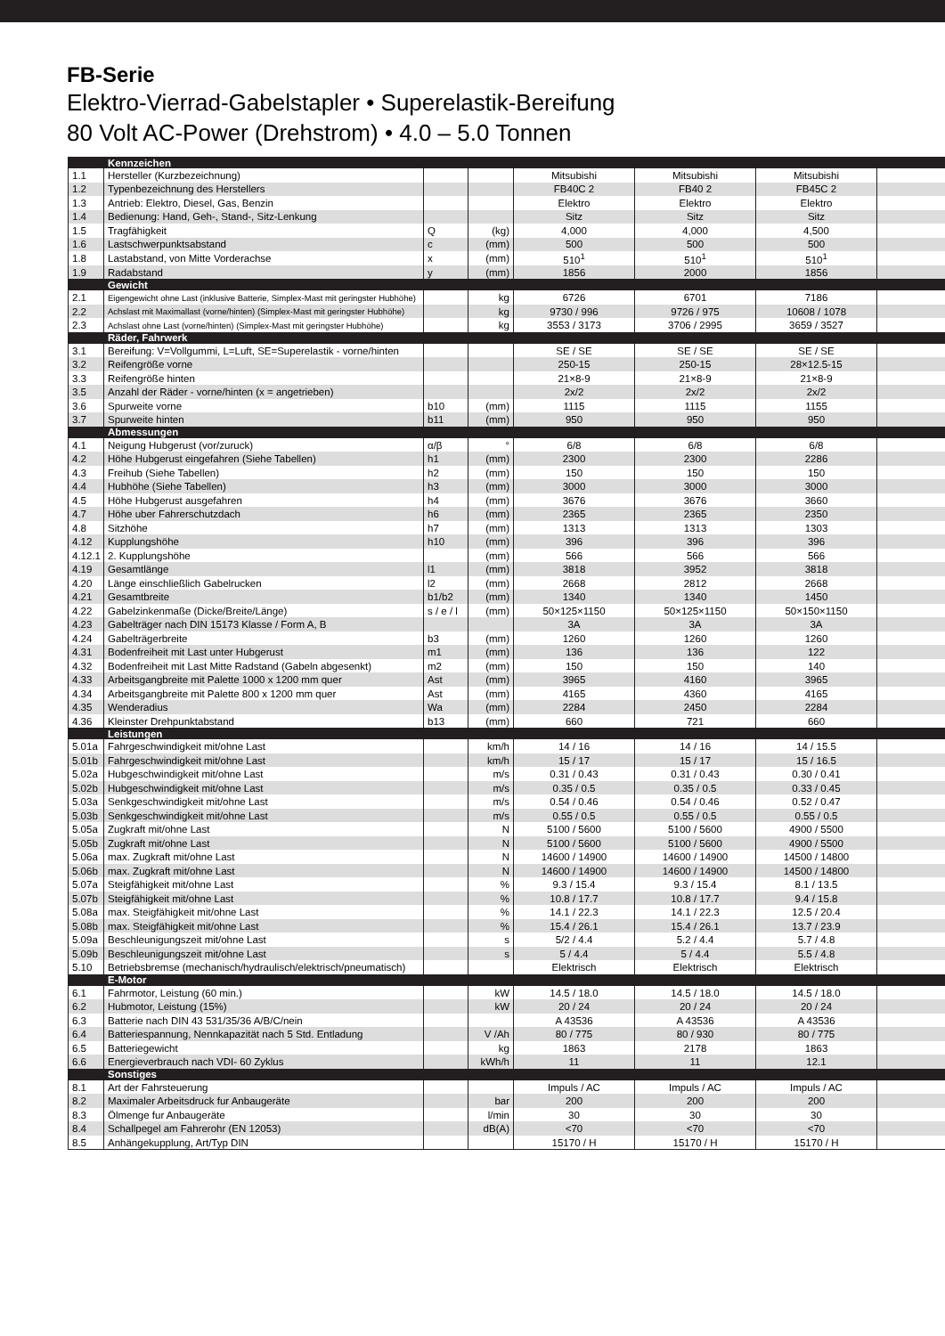FB-Serie
Elektro-Vierrad-Gabelstapler • Superelastik-Bereifung
80 Volt AC-Power (Drehstrom) • 4.0 – 5.0 Tonnen
| | Kennzeichen | | | | | | |
| 1.1 | Hersteller (Kurzbezeichnung) | | | Mitsubishi | Mitsubishi | Mitsubishi | |
| 1.2 | Typenbezeichnung des Herstellers | | | FB40C 2 | FB40 2 | FB45C 2 | |
| 1.3 | Antrieb: Elektro, Diesel, Gas, Benzin | | | Elektro | Elektro | Elektro | |
| 1.4 | Bedienung: Hand, Geh-, Stand-, Sitz-Lenkung | | | Sitz | Sitz | Sitz | |
| 1.5 | Tragfähigkeit | Q | (kg) | 4,000 | 4,000 | 4,500 | |
| 1.6 | Lastschwerpunktsabstand | c | (mm) | 500 | 500 | 500 | |
| 1.8 | Lastabstand, von Mitte Vorderachse | x | (mm) | 510<sup>1</sup> | 510<sup>1</sup> | 510<sup>1</sup> | |
| 1.9 | Radabstand | y | (mm) | 1856 | 2000 | 1856 | |
| | Gewicht | | | | | | |
| 2.1 | Eigengewicht ohne Last (inklusive Batterie, Simplex-Mast mit geringster Hubhöhe) | | kg | 6726 | 6701 | 7186 | |
| 2.2 | Achslast mit Maximallast (vorne/hinten) (Simplex-Mast mit geringster Hubhöhe) | | kg | 9730 / 996 | 9726 / 975 | 10608 / 1078 | |
| 2.3 | Achslast ohne Last (vorne/hinten) (Simplex-Mast mit geringster Hubhöhe) | | kg | 3553 / 3173 | 3706 / 2995 | 3659 / 3527 | |
| | Räder, Fahrwerk | | | | | | |
| 3.1 | Bereifung: V=Vollgummi, L=Luft, SE=Superelastik - vorne/hinten | | | SE / SE | SE / SE | SE / SE | |
| 3.2 | Reifengröße vorne | | | 250-15 | 250-15 | 28×12.5-15 | |
| 3.3 | Reifengröße hinten | | | 21×8-9 | 21×8-9 | 21×8-9 | |
| 3.5 | Anzahl der Räder - vorne/hinten (x = angetrieben) | | | 2x/2 | 2x/2 | 2x/2 | |
| 3.6 | Spurweite vorne | b10 | (mm) | 1115 | 1115 | 1155 | |
| 3.7 | Spurweite hinten | b11 | (mm) | 950 | 950 | 950 | |
| | Abmessungen | | | | | | |
| 4.1 | Neigung Hubgerust (vor/zuruck) | α/β | ° | 6/8 | 6/8 | 6/8 | |
| 4.2 | Höhe Hubgerust eingefahren (Siehe Tabellen) | h1 | (mm) | 2300 | 2300 | 2286 | |
| 4.3 | Freihub (Siehe Tabellen) | h2 | (mm) | 150 | 150 | 150 | |
| 4.4 | Hubhöhe (Siehe Tabellen) | h3 | (mm) | 3000 | 3000 | 3000 | |
| 4.5 | Höhe Hubgerust ausgefahren | h4 | (mm) | 3676 | 3676 | 3660 | |
| 4.7 | Höhe uber Fahrerschutzdach | h6 | (mm) | 2365 | 2365 | 2350 | |
| 4.8 | Sitzhöhe | h7 | (mm) | 1313 | 1313 | 1303 | |
| 4.12 | Kupplungshöhe | h10 | (mm) | 396 | 396 | 396 | |
| 4.12.1 | 2. Kupplungshöhe | | (mm) | 566 | 566 | 566 | |
| 4.19 | Gesamtlänge | l1 | (mm) | 3818 | 3952 | 3818 | |
| 4.20 | Länge einschließlich Gabelrucken | l2 | (mm) | 2668 | 2812 | 2668 | |
| 4.21 | Gesamtbreite | b1/b2 | (mm) | 1340 | 1340 | 1450 | |
| 4.22 | Gabelzinkenmaße (Dicke/Breite/Länge) | s / e / l | (mm) | 50×125×1150 | 50×125×1150 | 50×150×1150 | |
| 4.23 | Gabelträger nach DIN 15173 Klasse / Form A, B | | | 3A | 3A | 3A | |
| 4.24 | Gabelträgerbreite | b3 | (mm) | 1260 | 1260 | 1260 | |
| 4.31 | Bodenfreiheit mit Last unter Hubgerust | m1 | (mm) | 136 | 136 | 122 | |
| 4.32 | Bodenfreiheit mit Last Mitte Radstand (Gabeln abgesenkt) | m2 | (mm) | 150 | 150 | 140 | |
| 4.33 | Arbeitsgangbreite mit Palette 1000 x 1200 mm quer | Ast | (mm) | 3965 | 4160 | 3965 | |
| 4.34 | Arbeitsgangbreite mit Palette 800 x 1200 mm quer | Ast | (mm) | 4165 | 4360 | 4165 | |
| 4.35 | Wenderadius | Wa | (mm) | 2284 | 2450 | 2284 | |
| 4.36 | Kleinster Drehpunktabstand | b13 | (mm) | 660 | 721 | 660 | |
| | Leistungen | | | | | | |
| 5.01a | Fahrgeschwindigkeit mit/ohne Last | | km/h | 14 / 16 | 14 / 16 | 14 / 15.5 | |
| 5.01b | Fahrgeschwindigkeit mit/ohne Last | | km/h | 15 / 17 | 15 / 17 | 15 / 16.5 | |
| 5.02a | Hubgeschwindigkeit mit/ohne Last | | m/s | 0.31 / 0.43 | 0.31 / 0.43 | 0.30 / 0.41 | |
| 5.02b | Hubgeschwindigkeit mit/ohne Last | | m/s | 0.35 / 0.5 | 0.35 / 0.5 | 0.33 / 0.45 | |
| 5.03a | Senkgeschwindigkeit mit/ohne Last | | m/s | 0.54 / 0.46 | 0.54 / 0.46 | 0.52 / 0.47 | |
| 5.03b | Senkgeschwindigkeit mit/ohne Last | | m/s | 0.55 / 0.5 | 0.55 / 0.5 | 0.55 / 0.5 | |
| 5.05a | Zugkraft mit/ohne Last | | N | 5100 / 5600 | 5100 / 5600 | 4900 / 5500 | |
| 5.05b | Zugkraft mit/ohne Last | | N | 5100 / 5600 | 5100 / 5600 | 4900 / 5500 | |
| 5.06a | max. Zugkraft mit/ohne Last | | N | 14600 / 14900 | 14600 / 14900 | 14500 / 14800 | |
| 5.06b | max. Zugkraft mit/ohne Last | | N | 14600 / 14900 | 14600 / 14900 | 14500 / 14800 | |
| 5.07a | Steigfähigkeit mit/ohne Last | | % | 9.3 / 15.4 | 9.3 / 15.4 | 8.1 / 13.5 | |
| 5.07b | Steigfähigkeit mit/ohne Last | | % | 10.8 / 17.7 | 10.8 / 17.7 | 9.4 / 15.8 | |
| 5.08a | max. Steigfähigkeit mit/ohne Last | | % | 14.1 / 22.3 | 14.1 / 22.3 | 12.5 / 20.4 | |
| 5.08b | max. Steigfähigkeit mit/ohne Last | | % | 15.4 / 26.1 | 15.4 / 26.1 | 13.7 / 23.9 | |
| 5.09a | Beschleunigungszeit mit/ohne Last | | s | 5/2 / 4.4 | 5.2 / 4.4 | 5.7 / 4.8 | |
| 5.09b | Beschleunigungszeit mit/ohne Last | | s | 5 / 4.4 | 5 / 4.4 | 5.5 / 4.8 | |
| 5.10 | Betriebsbremse (mechanisch/hydraulisch/elektrisch/pneumatisch) | | | Elektrisch | Elektrisch | Elektrisch | |
| | E-Motor | | | | | | |
| 6.1 | Fahrmotor, Leistung (60 min.) | | kW | 14.5 / 18.0 | 14.5 / 18.0 | 14.5 / 18.0 | |
| 6.2 | Hubmotor, Leistung (15%) | | kW | 20 / 24 | 20 / 24 | 20 / 24 | |
| 6.3 | Batterie nach DIN 43 531/35/36 A/B/C/nein | | | A 43536 | A 43536 | A 43536 | |
| 6.4 | Batteriespannung, Nennkapazität nach 5 Std. Entladung | | V /Ah | 80 / 775 | 80 / 930 | 80 / 775 | |
| 6.5 | Batteriegewicht | | kg | 1863 | 2178 | 1863 | |
| 6.6 | Energieverbrauch nach VDI- 60 Zyklus | | kWh/h | 11 | 11 | 12.1 | |
| | Sonstiges | | | | | | |
| 8.1 | Art der Fahrsteuerung | | | Impuls / AC | Impuls / AC | Impuls / AC | |
| 8.2 | Maximaler Arbeitsdruck fur Anbaugeräte | | bar | 200 | 200 | 200 | |
| 8.3 | Ölmenge fur Anbaugeräte | | l/min | 30 | 30 | 30 | |
| 8.4 | Schallpegel am Fahrerohr (EN 12053) | | dB(A) | <70 | <70 | <70 | |
| 8.5 | Anhängekupplung, Art/Typ DIN | | | 15170 / H | 15170 / H | 15170 / H | |